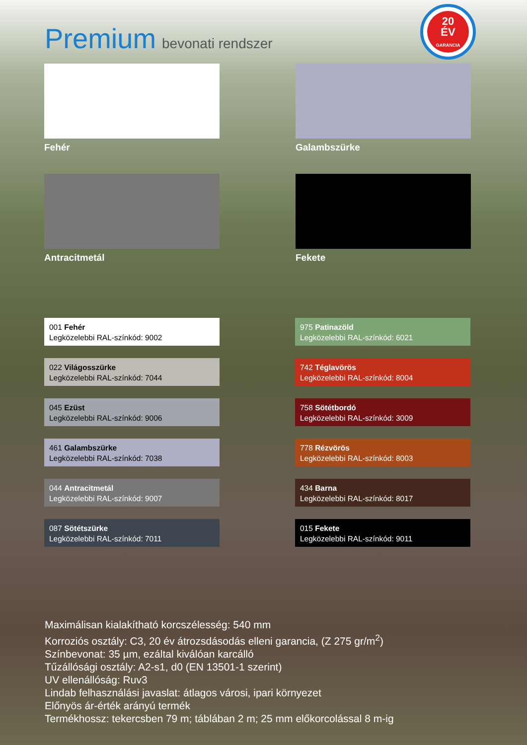Premium bevonati rendszer
20
ÉV
GARANCIA
Fehér Galambszürke
Antracitmetál Fekete
001 Fehér
Legközelebbi RAL-színkód: 9002
975 Patinazöld
Legközelebbi RAL-színkód: 6021
022 Világosszürke
Legközelebbi RAL-színkód: 7044
742 Téglavörös
Legközelebbi RAL-színkód: 8004
045 Ezüst
Legközelebbi RAL-színkód: 9006
758 Sötétbordó
Legközelebbi RAL-színkód: 3009
461 Galambszürke
Legközelebbi RAL-színkód: 7038
778 Rézvörös
Legközelebbi RAL-színkód: 8003
044 Antracitmetál
Legközelebbi RAL-színkód: 9007
434 Barna
Legközelebbi RAL-színkód: 8017
087 Sötétszürke
Legközelebbi RAL-színkód: 7011
015 Fekete
Legközelebbi RAL-színkód: 9011
Maximálisan kialakítható korcszélesség: 540 mm
Korroziós osztály: C3, 20 év átrozsdásodás elleni garancia, (Z 275 gr/m<sup>2</sup>)
Színbevonat: 35 µm, ezáltal kiválóan karcálló
Tűzállósági osztály: A2-s1, d0 (EN 13501-1 szerint)
UV ellenállóság: Ruv3
Lindab felhasználási javaslat: átlagos városi, ipari környezet
Előnyös ár-érték arányú termék
Termékhossz: tekercsben 79 m; táblában 2 m; 25 mm előkorcolással 8 m-ig